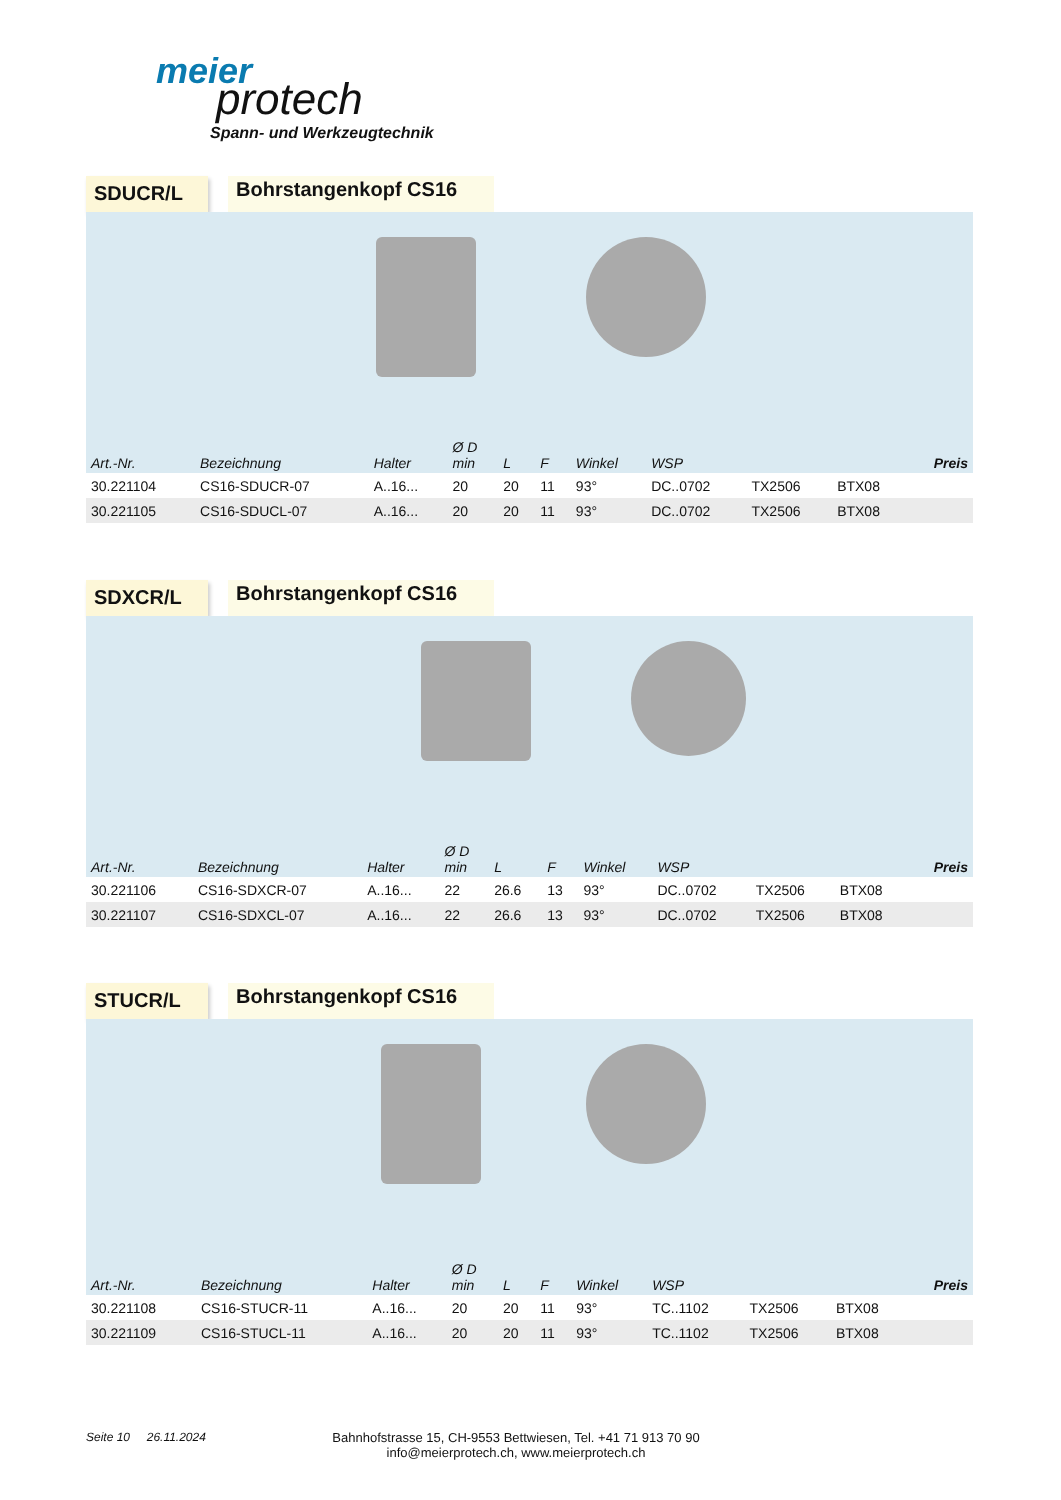meier
protech
Spann- und Werkzeugtechnik
SDUCR/L
Bohrstangenkopf CS16
| Art.-Nr. | Bezeichnung | Halter | Ø D min | L | F | Winkel | WSP | | | Preis |
| --- | --- | --- | --- | --- | --- | --- | --- | --- | --- | --- |
| 30.221104 | CS16-SDUCR-07 | A..16... | 20 | 20 | 11 | 93° | DC..0702 | TX2506 | BTX08 | |
| 30.221105 | CS16-SDUCL-07 | A..16... | 20 | 20 | 11 | 93° | DC..0702 | TX2506 | BTX08 | |
SDXCR/L
Bohrstangenkopf CS16
| Art.-Nr. | Bezeichnung | Halter | Ø D min | L | F | Winkel | WSP | | | Preis |
| --- | --- | --- | --- | --- | --- | --- | --- | --- | --- | --- |
| 30.221106 | CS16-SDXCR-07 | A..16... | 22 | 26.6 | 13 | 93° | DC..0702 | TX2506 | BTX08 | |
| 30.221107 | CS16-SDXCL-07 | A..16... | 22 | 26.6 | 13 | 93° | DC..0702 | TX2506 | BTX08 | |
STUCR/L
Bohrstangenkopf CS16
| Art.-Nr. | Bezeichnung | Halter | Ø D min | L | F | Winkel | WSP | | | Preis |
| --- | --- | --- | --- | --- | --- | --- | --- | --- | --- | --- |
| 30.221108 | CS16-STUCR-11 | A..16... | 20 | 20 | 11 | 93° | TC..1102 | TX2506 | BTX08 | |
| 30.221109 | CS16-STUCL-11 | A..16... | 20 | 20 | 11 | 93° | TC..1102 | TX2506 | BTX08 | |
Seite 10 26.11.2024 Bahnhofstrasse 15, CH-9553 Bettwiesen, Tel. +41 71 913 70 90
info@meierprotech.ch, www.meierprotech.ch